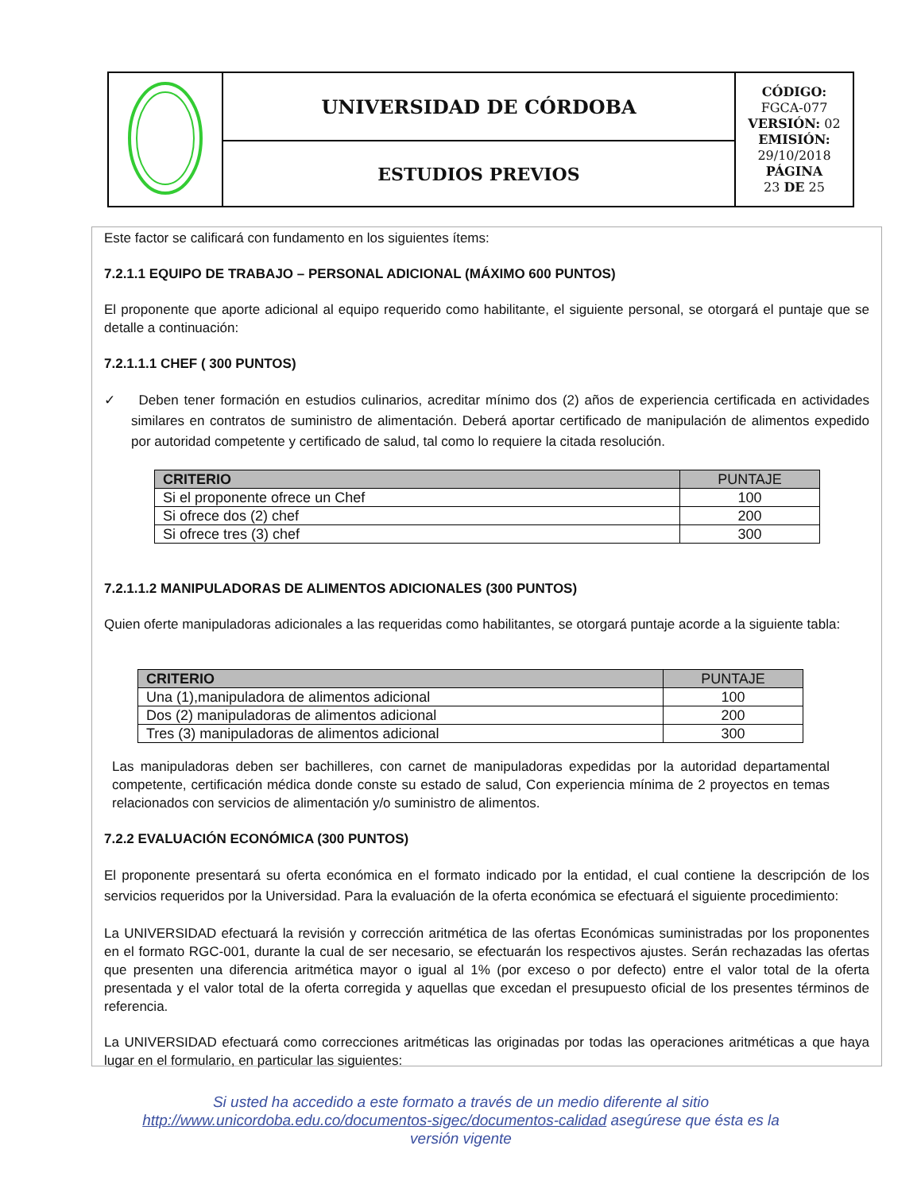| | UNIVERSIDAD DE CÓRDOBA | CÓDIGO: FGCA-077 VERSIÓN: 02 EMISIÓN: 29/10/2018 PÁGINA 23 DE 25 |
| | ESTUDIOS PREVIOS | |
Este factor se calificará con fundamento en los siguientes ítems:
7.2.1.1 EQUIPO DE TRABAJO – PERSONAL ADICIONAL (MÁXIMO 600 PUNTOS)
El proponente que aporte adicional al equipo requerido como habilitante, el siguiente personal, se otorgará el puntaje que se detalle a continuación:
7.2.1.1.1 CHEF ( 300 PUNTOS)
✓ Deben tener formación en estudios culinarios, acreditar mínimo dos (2) años de experiencia certificada en actividades similares en contratos de suministro de alimentación. Deberá aportar certificado de manipulación de alimentos expedido por autoridad competente y certificado de salud, tal como lo requiere la citada resolución.
| CRITERIO | PUNTAJE |
| --- | --- |
| Si el proponente ofrece un Chef | 100 |
| Si ofrece dos (2) chef | 200 |
| Si ofrece tres (3) chef | 300 |
7.2.1.1.2 MANIPULADORAS DE ALIMENTOS ADICIONALES (300 PUNTOS)
Quien oferte manipuladoras adicionales a las requeridas como habilitantes, se otorgará puntaje acorde a la siguiente tabla:
| CRITERIO | PUNTAJE |
| --- | --- |
| Una (1),manipuladora de alimentos adicional | 100 |
| Dos (2) manipuladoras de alimentos adicional | 200 |
| Tres (3) manipuladoras de alimentos adicional | 300 |
Las manipuladoras deben ser bachilleres, con carnet de manipuladoras expedidas por la autoridad departamental competente, certificación médica donde conste su estado de salud, Con experiencia mínima de 2 proyectos en temas relacionados con servicios de alimentación y/o suministro de alimentos.
7.2.2 EVALUACIÓN ECONÓMICA (300 PUNTOS)
El proponente presentará su oferta económica en el formato indicado por la entidad, el cual contiene la descripción de los servicios requeridos por la Universidad. Para la evaluación de la oferta económica se efectuará el siguiente procedimiento:
La UNIVERSIDAD efectuará la revisión y corrección aritmética de las ofertas Económicas suministradas por los proponentes en el formato RGC-001, durante la cual de ser necesario, se efectuarán los respectivos ajustes. Serán rechazadas las ofertas que presenten una diferencia aritmética mayor o igual al 1% (por exceso o por defecto) entre el valor total de la oferta presentada y el valor total de la oferta corregida y aquellas que excedan el presupuesto oficial de los presentes términos de referencia.
La UNIVERSIDAD efectuará como correcciones aritméticas las originadas por todas las operaciones aritméticas a que haya lugar en el formulario, en particular las siguientes:
Si usted ha accedido a este formato a través de un medio diferente al sitio http://www.unicordoba.edu.co/documentos-sigec/documentos-calidad asegúrese que ésta es la versión vigente